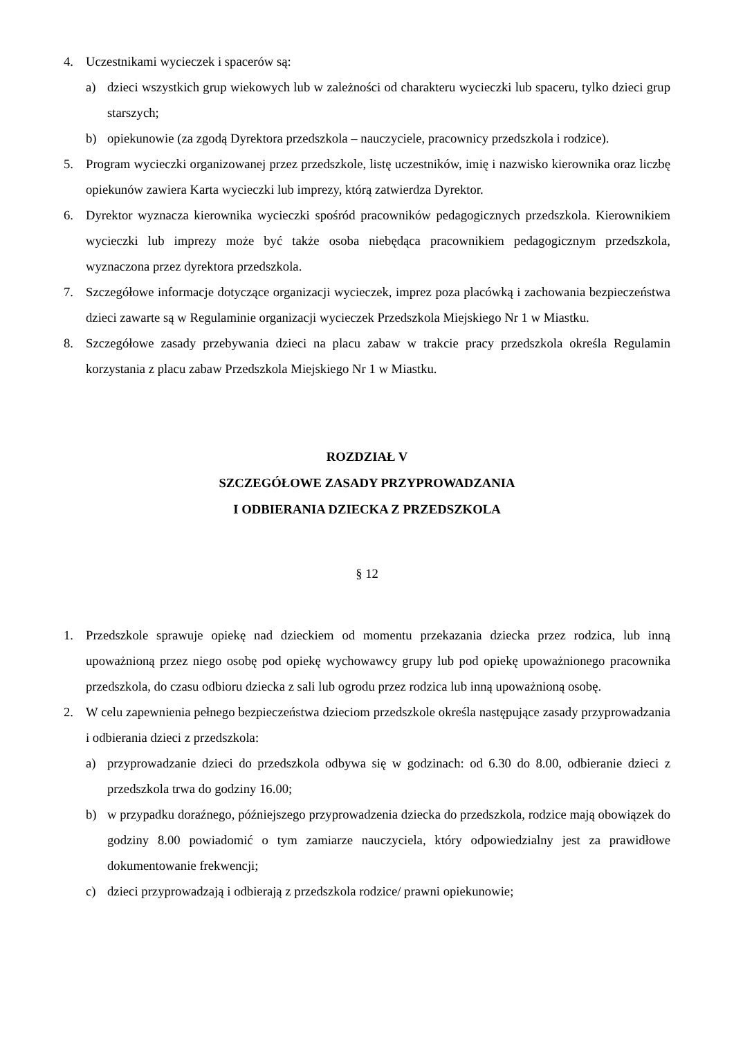4. Uczestnikami wycieczek i spacerów są:
a) dzieci wszystkich grup wiekowych lub w zależności od charakteru wycieczki lub spaceru, tylko dzieci grup starszych;
b) opiekunowie (za zgodą Dyrektora przedszkola – nauczyciele, pracownicy przedszkola i rodzice).
5. Program wycieczki organizowanej przez przedszkole, listę uczestników, imię i nazwisko kierownika oraz liczbę opiekunów zawiera Karta wycieczki lub imprezy, którą zatwierdza Dyrektor.
6. Dyrektor wyznacza kierownika wycieczki spośród pracowników pedagogicznych przedszkola. Kierownikiem wycieczki lub imprezy może być także osoba niebędąca pracownikiem pedagogicznym przedszkola, wyznaczona przez dyrektora przedszkola.
7. Szczegółowe informacje dotyczące organizacji wycieczek, imprez poza placówką i zachowania bezpieczeństwa dzieci zawarte są w Regulaminie organizacji wycieczek Przedszkola Miejskiego Nr 1 w Miastku.
8. Szczegółowe zasady przebywania dzieci na placu zabaw w trakcie pracy przedszkola określa Regulamin korzystania z placu zabaw Przedszkola Miejskiego Nr 1 w Miastku.
ROZDZIAŁ V
SZCZEGÓŁOWE ZASADY PRZYPROWADZANIA
I ODBIERANIA DZIECKA Z PRZEDSZKOLA
§ 12
1. Przedszkole sprawuje opiekę nad dzieckiem od momentu przekazania dziecka przez rodzica, lub inną upoważnioną przez niego osobę pod opiekę wychowawcy grupy lub pod opiekę upoważnionego pracownika przedszkola, do czasu odbioru dziecka z sali lub ogrodu przez rodzica lub inną upoważnioną osobę.
2. W celu zapewnienia pełnego bezpieczeństwa dzieciom przedszkole określa następujące zasady przyprowadzania i odbierania dzieci z przedszkola:
a) przyprowadzanie dzieci do przedszkola odbywa się w godzinach: od 6.30 do 8.00, odbieranie dzieci z przedszkola trwa do godziny 16.00;
b) w przypadku doraźnego, późniejszego przyprowadzenia dziecka do przedszkola, rodzice mają obowiązek do godziny 8.00 powiadomić o tym zamiarze nauczyciela, który odpowiedzialny jest za prawidłowe dokumentowanie frekwencji;
c) dzieci przyprowadzają i odbierają z przedszkola rodzice/ prawni opiekunowie;